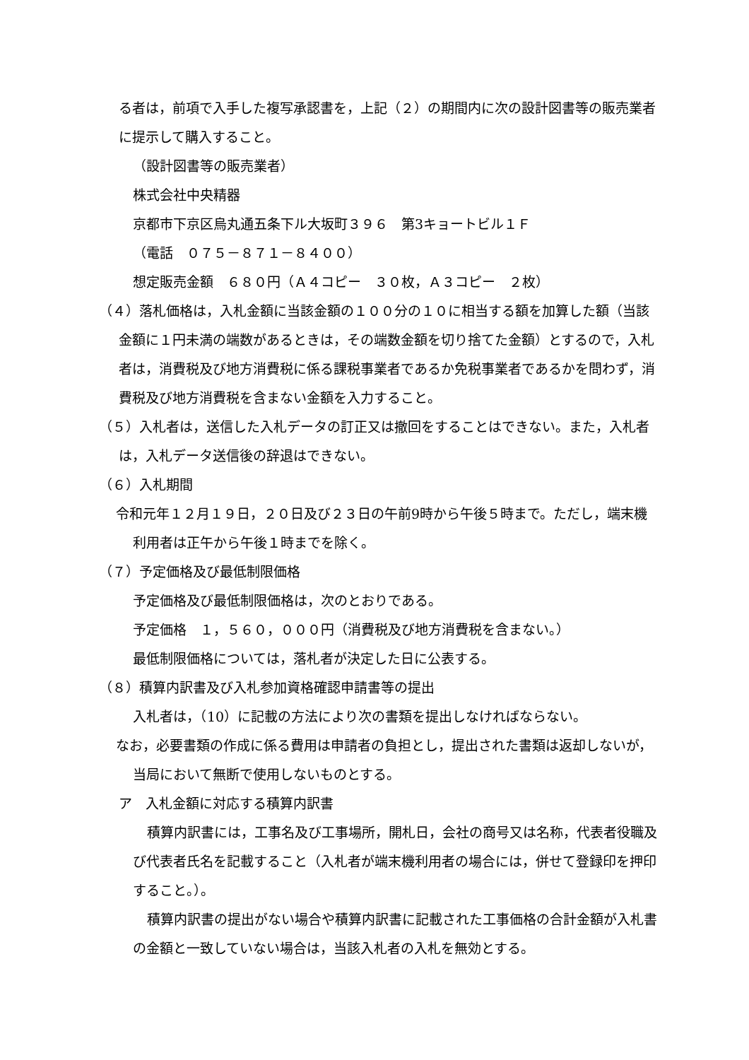る者は，前項で入手した複写承認書を，上記（２）の期間内に次の設計図書等の販売業者に提示して購入すること。
（設計図書等の販売業者）
株式会社中央精器
京都市下京区烏丸通五条下ル大坂町３９６　第3キョートビル１Ｆ
（電話　０７５－８７１－８４００）
想定販売金額　６８０円（Ａ４コピー　３０枚，Ａ３コピー　２枚）
（４）落札価格は，入札金額に当該金額の１００分の１０に相当する額を加算した額（当該金額に１円未満の端数があるときは，その端数金額を切り捨てた金額）とするので，入札者は，消費税及び地方消費税に係る課税事業者であるか免税事業者であるかを問わず，消費税及び地方消費税を含まない金額を入力すること。
（５）入札者は，送信した入札データの訂正又は撤回をすることはできない。また，入札者は，入札データ送信後の辞退はできない。
（６）入札期間
令和元年１２月１９日，２０日及び２３日の午前9時から午後５時まで。ただし，端末機利用者は正午から午後１時までを除く。
（７）予定価格及び最低制限価格
予定価格及び最低制限価格は，次のとおりである。
予定価格　１，５６０，０００円（消費税及び地方消費税を含まない。）
最低制限価格については，落札者が決定した日に公表する。
（８）積算内訳書及び入札参加資格確認申請書等の提出
入札者は，（10）に記載の方法により次の書類を提出しなければならない。
なお，必要書類の作成に係る費用は申請者の負担とし，提出された書類は返却しないが，当局において無断で使用しないものとする。
ア　入札金額に対応する積算内訳書
積算内訳書には，工事名及び工事場所，開札日，会社の商号又は名称，代表者役職及び代表者氏名を記載すること（入札者が端末機利用者の場合には，併せて登録印を押印すること。）。
積算内訳書の提出がない場合や積算内訳書に記載された工事価格の合計金額が入札書の金額と一致していない場合は，当該入札者の入札を無効とする。